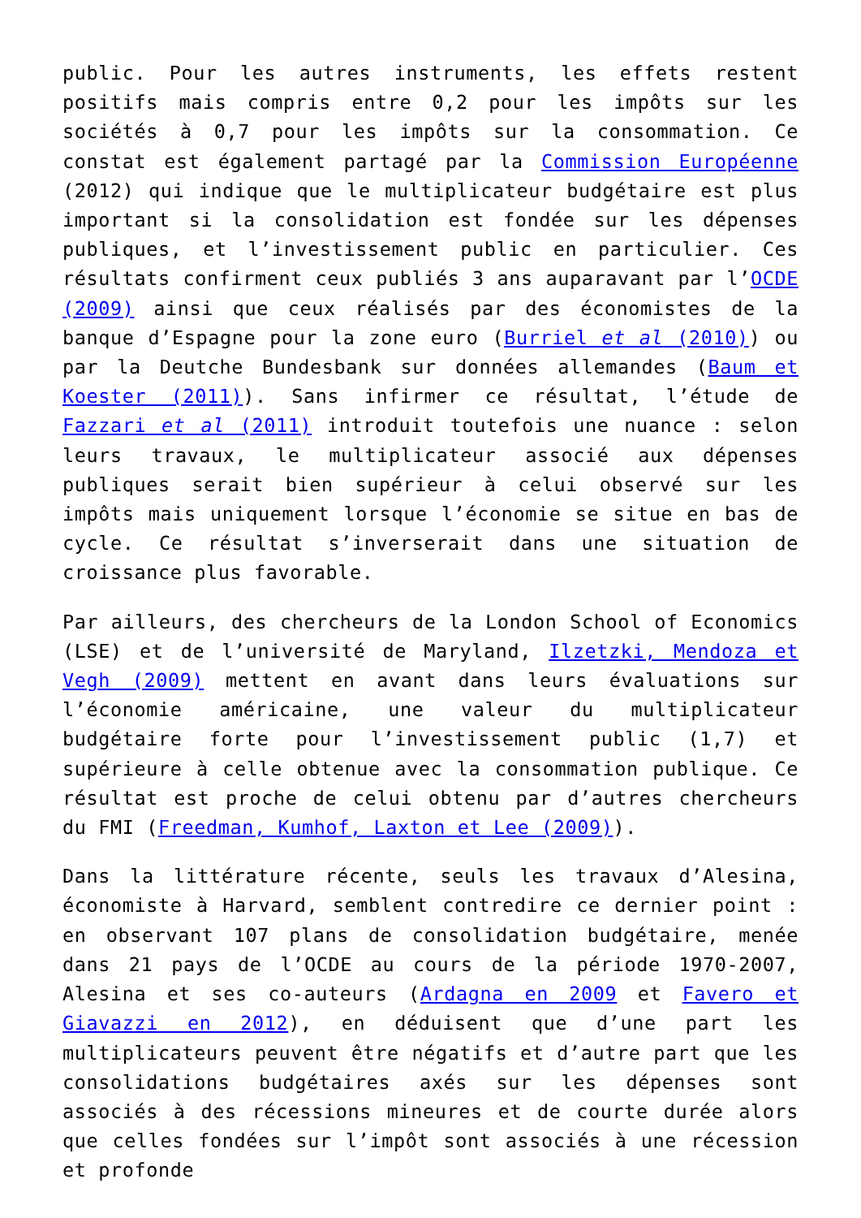public. Pour les autres instruments, les effets restent positifs mais compris entre 0,2 pour les impôts sur les sociétés à 0,7 pour les impôts sur la consommation. Ce constat est également partagé par la Commission Européenne (2012) qui indique que le multiplicateur budgétaire est plus important si la consolidation est fondée sur les dépenses publiques, et l’investissement public en particulier. Ces résultats confirment ceux publiés 3 ans auparavant par l’OCDE (2009) ainsi que ceux réalisés par des économistes de la banque d’Espagne pour la zone euro (Burriel et al (2010)) ou par la Deutche Bundesbank sur données allemandes (Baum et Koester (2011)). Sans infirmer ce résultat, l’étude de Fazzari et al (2011) introduit toutefois une nuance : selon leurs travaux, le multiplicateur associé aux dépenses publiques serait bien supérieur à celui observé sur les impôts mais uniquement lorsque l’économie se situe en bas de cycle. Ce résultat s’inverserait dans une situation de croissance plus favorable.
Par ailleurs, des chercheurs de la London School of Economics (LSE) et de l’université de Maryland, Ilzetzki, Mendoza et Vegh (2009) mettent en avant dans leurs évaluations sur l’économie américaine, une valeur du multiplicateur budgétaire forte pour l’investissement public (1,7) et supérieure à celle obtenue avec la consommation publique. Ce résultat est proche de celui obtenu par d’autres chercheurs du FMI (Freedman, Kumhof, Laxton et Lee (2009)).
Dans la littérature récente, seuls les travaux d’Alesina, économiste à Harvard, semblent contredire ce dernier point : en observant 107 plans de consolidation budgétaire, menée dans 21 pays de l’OCDE au cours de la période 1970-2007, Alesina et ses co-auteurs (Ardagna en 2009 et Favero et Giavazzi en 2012), en déduisent que d’une part les multiplicateurs peuvent être négatifs et d’autre part que les consolidations budgétaires axés sur les dépenses sont associés à des récessions mineures et de courte durée alors que celles fondées sur l’impôt sont associés à une récession et profonde